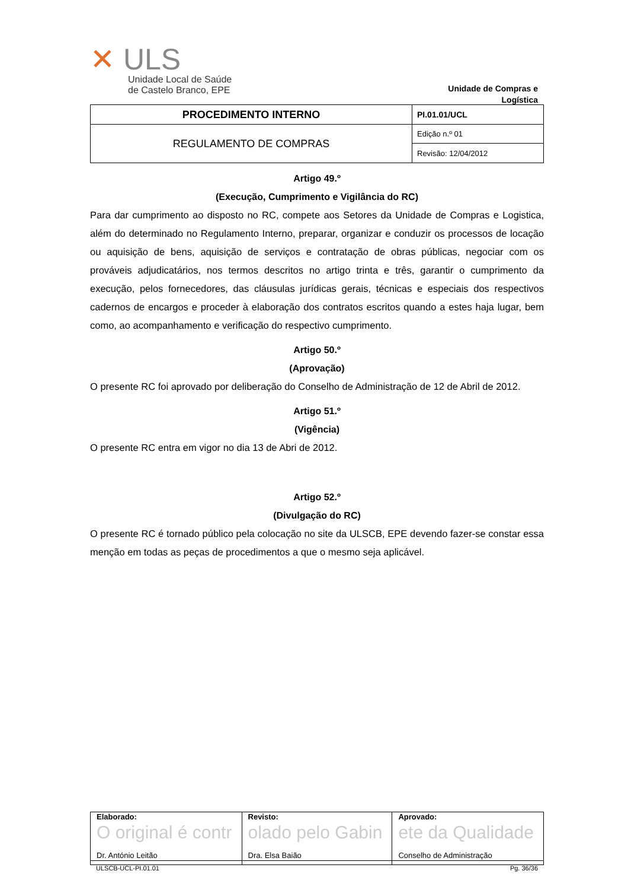✕ ULS
Unidade Local de Saúde
de Castelo Branco, EPE
Unidade de Compras e
Logística
| PROCEDIMENTO INTERNO | PI.01.01/UCL |
| REGULAMENTO DE COMPRAS | Edição n.º 01 |
| | Revisão: 12/04/2012 |
Artigo 49.º
(Execução, Cumprimento e Vigilância do RC)
Para dar cumprimento ao disposto no RC, compete aos Setores da Unidade de Compras e Logistica, além do determinado no Regulamento Interno, preparar, organizar e conduzir os processos de locação ou aquisição de bens, aquisição de serviços e contratação de obras públicas, negociar com os prováveis adjudicatários, nos termos descritos no artigo trinta e três, garantir o cumprimento da execução, pelos fornecedores, das cláusulas jurídicas gerais, técnicas e especiais dos respectivos cadernos de encargos e proceder à elaboração dos contratos escritos quando a estes haja lugar, bem como, ao acompanhamento e verificação do respectivo cumprimento.
Artigo 50.º
(Aprovação)
O presente RC foi aprovado por deliberação do Conselho de Administração de 12 de Abril de 2012.
Artigo 51.º
(Vigência)
O presente RC entra em vigor no dia 13 de Abri de 2012.
Artigo 52.º
(Divulgação do RC)
O presente RC é tornado público pela colocação no site da ULSCB, EPE devendo fazer-se constar essa menção em todas as peças de procedimentos a que o mesmo seja aplicável.
| Elaborado: O original é contr Dr. António Leitão | Revisto: olado pelo Gabin Dra. Elsa Baião | Aprovado: ete da Qualidade Conselho de Administração |
ULSCB-UCL-PI.01.01 Pg. 36/36